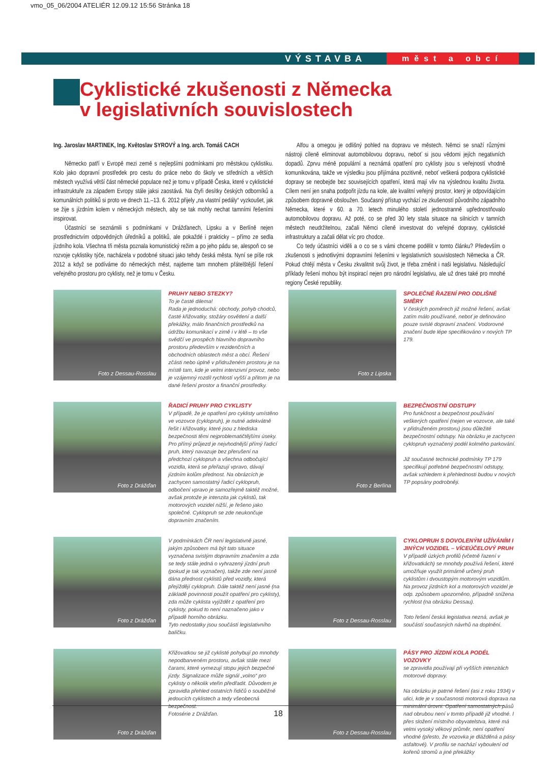vmo_05_06/2004 ATELIÉR 12.09.12 15:56 Stránka 18
VÝSTAVBA měst a obcí
Cyklistické zkušenosti z Německa
v legislativních souvislostech
Ing. Jaroslav MARTINEK, Ing. Květoslav SYROVÝ a Ing. arch. Tomáš CACH
Německo patří v Evropě mezi země s nejlepšími podmínkami pro městskou cyklistiku. Kolo jako dopravní prostředek pro cestu do práce nebo do školy ve středních a větších městech využívá větší část německé populace než je tomu v případě Česka, které v cyklistické infrastruktuře za západem Evropy stále jaksi zaostává. Na čtyři desítky českých odborníků a komunálních politiků si proto ve dnech 11.–13. 6. 2012 přijely „na vlastní pedály“ vyzkoušet, jak se žije s jízdním kolem v německých městech, aby se tak mohly nechat tamními řešeními inspirovat.
Účastníci se seznámili s podmínkami v Drážďanech, Lipsku a v Berlíně nejen prostřednictvím odpovědných úředníků a politiků, ale pokaždé i prakticky – přímo ze sedla jízdního kola. Všechna tři města poznala komunistický režim a po jeho pádu se, alespoň co se rozvoje cyklistiky týče, nacházela v podobné situaci jako tehdy česká města. Nyní se píše rok 2012 a když se podíváme do německých měst, najdeme tam mnohem přátelštější řešení veřejného prostoru pro cyklisty, než je tomu v Česku.
Alfou a omegou je odlišný pohled na dopravu ve městech. Němci se snaží různými nástroji cíleně eliminovat automobilovou dopravu, neboť si jsou vědomi jejích negativních dopadů. Zprvu méně populární a neznámá opatření pro cyklisty jsou s veřejností vhodně komunikována, takže ve výsledku jsou přijímána pozitivně, neboť veškerá podpora cyklistické dopravy se neobejde bez souvisejících opatření, která mají vliv na výslednou kvalitu života. Cílem není jen snaha podpořit jízdu na kole, ale kvalitní veřejný prostor, který je odpovídajícím způsobem dopravně obsloužen. Současný přístup vychází ze zkušeností původního západního Německa, které v 60. a 70. letech minulého století jednostranně upřednostňovalo automobilovou dopravu. Až poté, co se před 30 lety stala situace na silnicích v tamních městech neudržitelnou, začali Němci cíleně investovat do veřejné dopravy, cyklistické infrastruktury a začali dělat víc pro chodce.
Co tedy účastníci viděli a o co se s vámi chceme podělit v tomto článku? Především o zkušenosti s jednotlivými dopravními řešeními v legislativních souvislostech Německa a ČR. Pokud chtějí města v Česku zkvalitnit svůj život, je třeba změnit i naši legislativu. Následující příklady řešení mohou být inspirací nejen pro národní legislativu, ale už dnes také pro mnohé regiony České republiky.
Foto z Dessau-Rosslau
PRUHY NEBO STEZKY?
To je časté dilema!
Rada je jednoduchá: obchody, pohyb chodců, časté křižovatky, stožáry osvětlení a další překážky, málo finančních prostředků na údržbu komunikací v zimě i v létě – to vše svědčí ve prospěch hlavního dopravního prostoru především v rezidenčních a obchodních oblastech měst a obcí. Řešení zčásti nebo úplně v přidruženém prostoru je na místě tam, kde je velmi intenzivní provoz, nebo je vzájemný rozdíl rychlostí vyšší a přitom je na dané řešení prostor a finanční prostředky.
Foto z Lipska
SPOLEČNÉ ŘAZENÍ PRO ODLIŠNÉ SMĚRY
V českých poměrech již možné řešení, avšak zatím málo používané, neboť je definováno pouze svislé dopravní značení. Vodorovné značení bude lépe specifikováno v nových TP 179.
Foto z Drážďan
ŘADICÍ PRUHY PRO CYKLISTY
V případě, že je opatření pro cyklisty umístěno ve vozovce (cyklopruh), je nutné adekvátně řešit i křižovatky, které jsou z hlediska bezpečnosti těmi nejproblematičtějšími úseky. Pro přímý průjezd je nejvhodnější přímý řadicí pruh, který navazuje bez přerušení na předchozí cyklopruh a všechna odbočující vozidla, která se přeřazují vpravo, dávají jízdním kolům přednost. Na obrázcích je zachycen samostatný řadicí cyklopruh, odbočení vpravo je samozřejmě taktéž možné, avšak protože je intenzita jak cyklistů, tak motorových vozidel nižší, je řešeno jako společné. Cyklopruh se zde neukončuje dopravním značením.
Foto z Berlína
BEZPEČNOSTNÍ ODSTUPY
Pro funkčnost a bezpečnost používání veškerých opatření (nejen ve vozovce, ale také v přidruženém prostoru) jsou důležité bezpečnostní odstupy. Na obrázku je zachycen cyklopruh vyznačený podél kolmého parkování.
Již současné technické podmínky TP 179 specifikují potřebné bezpečnostní odstupy, avšak vzhledem k přehlednosti budou v nových TP popsány podrobněji.
Foto z Drážďan
V podmínkách ČR není legislativně jasné, jakým způsobem má být tato situace vyznačena svislým dopravním značením a zda se tedy stále jedná o vyhrazený jízdní pruh (pokud je tak vyznačen), takže zde není jasně dána přednost cyklistů před vozidly, která přejíždějí cyklopruh. Dále taktéž není jasné (na základě povinnosti použít opatření pro cyklisty), zda může cyklista vyjíždět z opatření pro cyklisty, pokud to není naznačeno jako v případě horního obrázku.
Tyto nedostatky jsou součástí legislativního balíčku.
Foto z Dessau-Rosslau
CYKLOPRUH S DOVOLENÝM UŽÍVÁNÍM I JINÝCH VOZIDEL – VÍCEÚČELOVÝ PRUH
V případě úzkých profilů (včetně řazení v křižovatkách) se mnohdy používá řešení, které umožňuje využít primárně určený pruh cyklistům i dvoustopým motorovým vozidlům. Na provoz jízdních kol a motorových vozidel je odp. způsobem upozorněno, případně snížena rychlost (na obrázku Dessau).
Toto řešení česká legislativa nezná, avšak je součástí současných návrhů na doplnění.
Foto z Drážďan
Křižovatkou se již cyklisté pohybují po mnohdy nepodbarveném prostoru, avšak stále mezi čarami, které vymezují stopu jejich bezpečné jízdy. Signalizace může signál „volno“ pro cyklisty o několik vteřin předřadit. Důvodem je zpravidla přehled ostatních řidičů o souběžně jedoucích cyklistech a tedy všeobecná bezpečnost.
Fotosérie z Drážďan.
Foto z Dessau-Rosslau
PÁSY PRO JÍZDNÍ KOLA PODÉL VOZOVKY
se zpravidla používají při vyšších intenzitách motorové dopravy.
Na obrázku je patrné řešení (asi z roku 1934) v ulici, kde je v současnosti motorová doprava na minimální úrovni. Opatření samostatných pásů nad obrubou není v tomto případě již vhodné. I přes složení místního obyvatelstva, které má velmi vysoký věkový průměr, není opatření vhodné (přesto, že vozovka je dlážděná a pásy asfaltové). V profilu se nachází vyboulení od kořenů stromů a jiné překážky
18